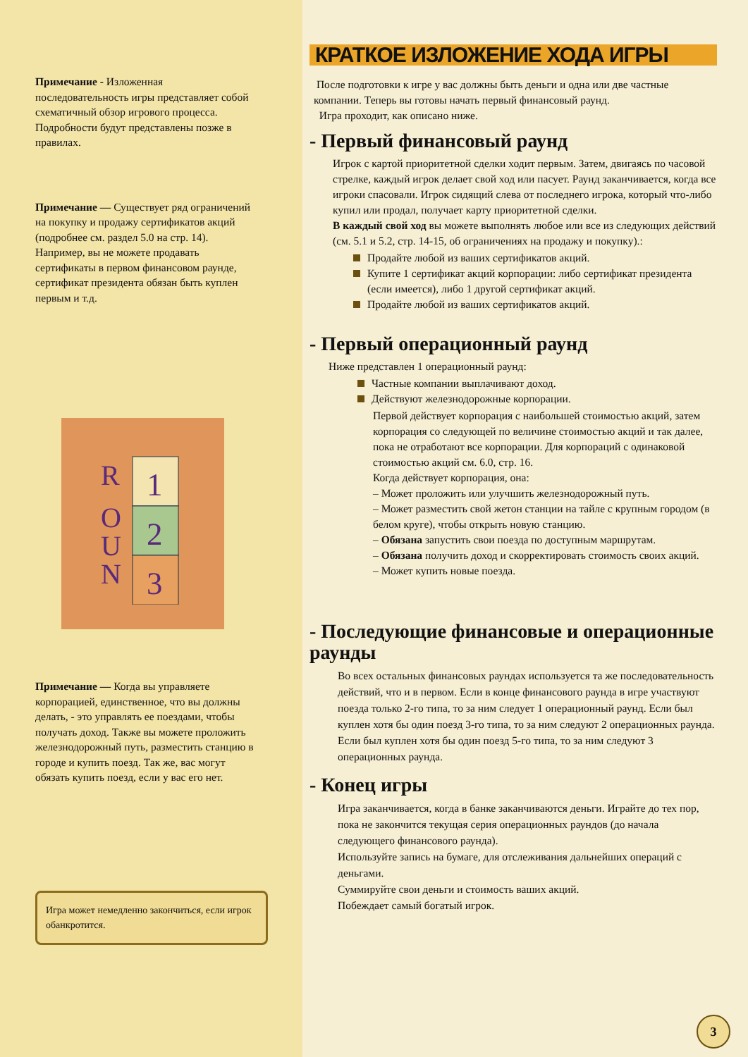Примечание - Изложенная последовательность игры представляет собой схематичный обзор игрового процесса. Подробности будут представлены позже в правилах.
Примечание — Существует ряд ограничений на покупку и продажу сертификатов акций (подробнее см. раздел 5.0 на стр. 14). Например, вы не можете продавать сертификаты в первом финансовом раунде, сертификат президента обязан быть куплен первым и т.д.
R
O
U
N
1
2
3
Примечание — Когда вы управляете корпорацией, единственное, что вы должны делать, - это управлять ее поездами, чтобы получать доход. Также вы можете проложить железнодорожный путь, разместить станцию в городе и купить поезд. Так же, вас могут обязать купить поезд, если у вас его нет.
Игра может немедленно закончиться, если игрок обанкротится.
КРАТКОЕ ИЗЛОЖЕНИЕ ХОДА ИГРЫ
После подготовки к игре у вас должны быть деньги и одна или две частные компании. Теперь вы готовы начать первый финансовый раунд.
Игра проходит, как описано ниже.
- Первый финансовый раунд
Игрок с картой приоритетной сделки ходит первым. Затем, двигаясь по часовой стрелке, каждый игрок делает свой ход или пасует. Раунд заканчивается, когда все игроки спасовали. Игрок сидящий слева от последнего игрока, который что-либо купил или продал, получает карту приоритетной сделки.
В каждый свой ход вы можете выполнять любое или все из следующих действий (см. 5.1 и 5.2, стр. 14-15, об ограничениях на продажу и покупку).:
Продайте любой из ваших сертификатов акций.
Купите 1 сертификат акций корпорации: либо сертификат президента (если имеется), либо 1 другой сертификат акций.
Продайте любой из ваших сертификатов акций.
- Первый операционный раунд
Ниже представлен 1 операционный раунд:
Частные компании выплачивают доход.
Действуют железнодорожные корпорации.
Первой действует корпорация с наибольшей стоимостью акций, затем корпорация со следующей по величине стоимостью акций и так далее, пока не отработают все корпорации. Для корпораций с одинаковой стоимостью акций см. 6.0, стр. 16.
Когда действует корпорация, она:
– Может проложить или улучшить железнодорожный путь.
– Может разместить свой жетон станции на тайле с крупным городом (в белом круге), чтобы открыть новую станцию.
– Обязана запустить свои поезда по доступным маршрутам.
– Обязана получить доход и скорректировать стоимость своих акций.
– Может купить новые поезда.
- Последующие финансовые и операционные раунды
Во всех остальных финансовых раундах используется та же последовательность действий, что и в первом. Если в конце финансового раунда в игре участвуют поезда только 2-го типа, то за ним следует 1 операционный раунд. Если был куплен хотя бы один поезд 3-го типа, то за ним следуют 2 операционных раунда. Если был куплен хотя бы один поезд 5-го типа, то за ним следуют 3 операционных раунда.
- Конец игры
Игра заканчивается, когда в банке заканчиваются деньги. Играйте до тех пор, пока не закончится текущая серия операционных раундов (до начала следующего финансового раунда).
Используйте запись на бумаге, для отслеживания дальнейших операций с деньгами.
Суммируйте свои деньги и стоимость ваших акций.
Побеждает самый богатый игрок.
3